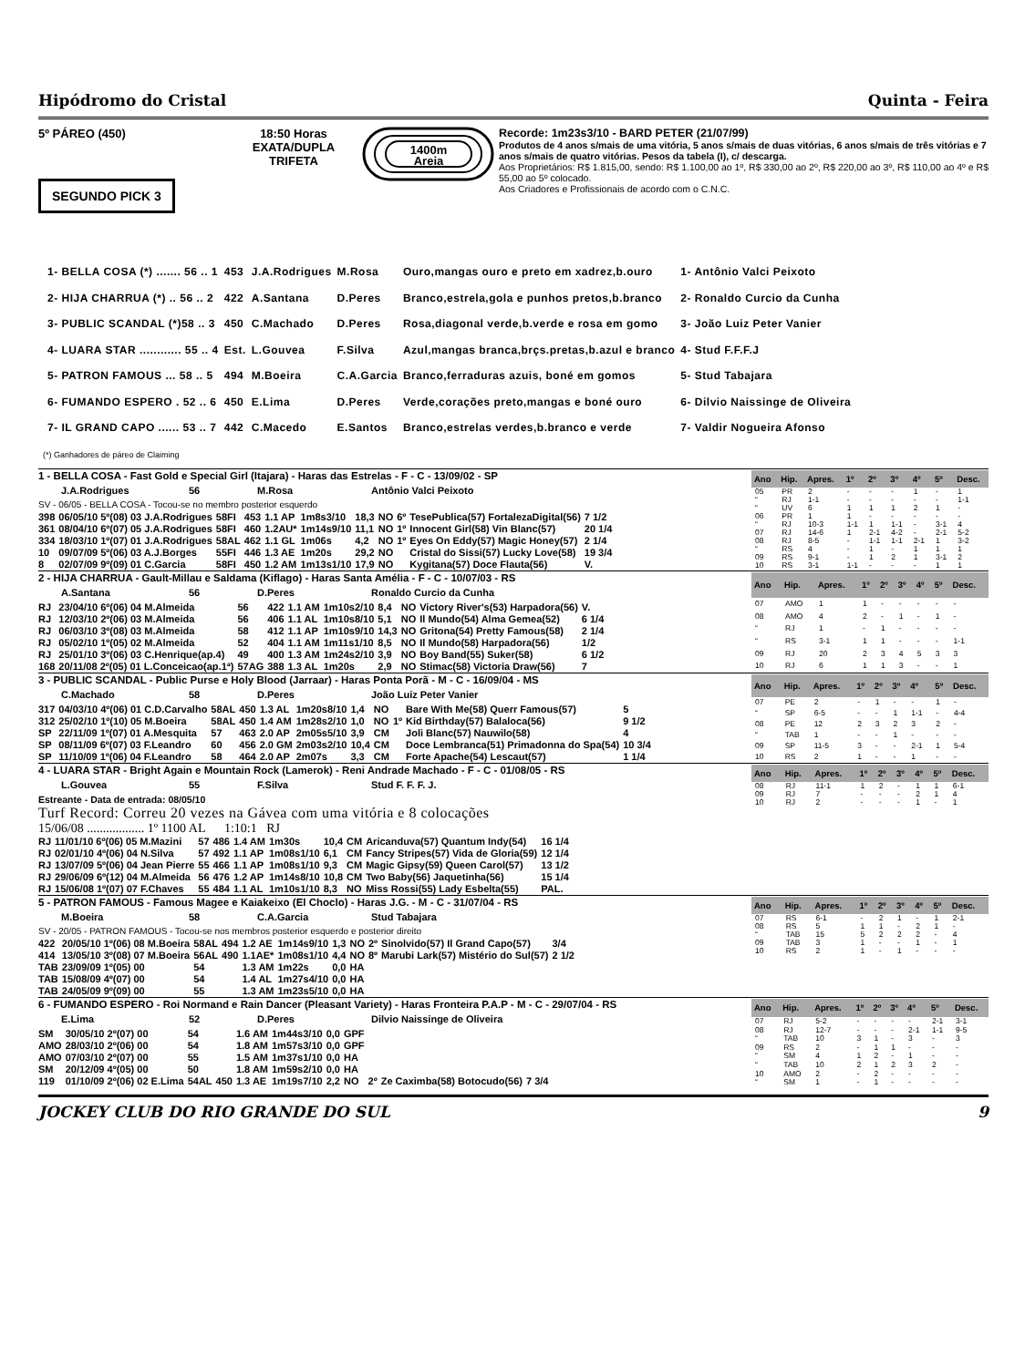Hipódromo do Cristal Quinta - Feira
5º PÁREO (450)
SEGUNDO PICK 3
18:50 Horas
EXATA/DUPLA
TRIFETA
1400m
Areia
Recorde: 1m23s3/10 - BARD PETER (21/07/99)
Produtos de 4 anos s/mais de uma vitória, 5 anos s/mais de duas vitórias, 6 anos s/mais de três vitórias e 7 anos s/mais de quatro vitórias. Pesos da tabela (I), c/ descarga.
Aos Proprietários: R$ 1.815,00, sendo: R$ 1.100,00 ao 1º, R$ 330,00 ao 2º, R$ 220,00 ao 3º, R$ 110,00 ao 4º e R$ 55,00 ao 5º colocado.
Aos Criadores e Profissionais de acordo com o C.N.C.
| 1- BELLA COSA (*) ....... 56 .. 1 | 453 | J.A.Rodrigues | M.Rosa | Ouro,mangas ouro e preto em xadrez,b.ouro | 1- Antônio Valci Peixoto |
| 2- HIJA CHARRUA (*) .. 56 .. 2 | 422 | A.Santana | D.Peres | Branco,estrela,gola e punhos pretos,b.branco | 2- Ronaldo Curcio da Cunha |
| 3- PUBLIC SCANDAL (*)58 .. 3 | 450 | C.Machado | D.Peres | Rosa,diagonal verde,b.verde e rosa em gomo | 3- João Luiz Peter Vanier |
| 4- LUARA STAR ............ 55 .. 4 | Est. | L.Gouvea | F.Silva | Azul,mangas branca,brçs.pretas,b.azul e branco | 4- Stud F.F.F.J |
| 5- PATRON FAMOUS ... 58 .. 5 | 494 | M.Boeira | C.A.Garcia | Branco,ferraduras azuis, boné em gomos | 5- Stud Tabajara |
| 6- FUMANDO ESPERO . 52 .. 6 | 450 | E.Lima | D.Peres | Verde,corações preto,mangas e boné ouro | 6- Dilvio Naissinge de Oliveira |
| 7- IL GRAND CAPO ...... 53 .. 7 | 442 | C.Macedo | E.Santos | Branco,estrelas verdes,b.branco e verde | 7- Valdir Nogueira Afonso |
(*) Ganhadores de páreo de Claiming
1 - BELLA COSA - Fast Gold e Special Girl (Itajara) - Haras das Estrelas - F - C - 13/09/02 - SP
J.A.Rodrigues 56 M.Rosa Antônio Valci Peixoto
SV - 06/05 - BELLA COSA - Tocou-se no membro posterior esquerdo
| 398 | 06/05/10 5º(08) 03 J.A.Rodrigues | 58FI | 453 | 1.1 AP | 1m8s3/10 | 18,3 | NO | 6º | TesePublica(57) FortalezaDigital(56) | 7 1/2 |
| 361 | 08/04/10 6º(07) 05 J.A.Rodrigues | 58FI | 460 | 1.2AU* | 1m14s9/10 | 11,1 | NO | 1º | Innocent Girl(58) Vin Blanc(57) | 20 1/4 |
| 334 | 18/03/10 1º(07) 01 J.A.Rodrigues | 58AL | 462 | 1.1 GL | 1m06s | 4,2 | NO | 1º | Eyes On Eddy(57) Magic Honey(57) | 2 1/4 |
| 10 | 09/07/09 5º(06) 03 A.J.Borges | 55FI | 446 | 1.3 AE | 1m20s | 29,2 | NO | | Cristal do Sissi(57) Lucky Love(58) | 19 3/4 |
| 8 | 02/07/09 9º(09) 01 C.Garcia | 58FI | 450 | 1.2 AM | 1m13s1/10 | 17,9 | NO | | Kygitana(57) Doce Flauta(56) | V. |
| Ano | Hip. | Apres. | 1º | 2º | 3º | 4º | 5º | Desc. |
| --- | --- | --- | --- | --- | --- | --- | --- | --- |
| 05 | PR | 2 | - | - | - | 1 | - | 1 |
| “ | RJ | 1-1 | - | - | - | - | - | 1-1 |
| “ | UV | 6 | 1 | 1 | 1 | 2 | 1 | - |
| 06 | PR | 1 | 1 | - | - | - | - | - |
| “ | RJ | 10-3 | 1-1 | 1 | 1-1 | - | 3-1 | 4 |
| 07 | RJ | 14-6 | 1 | 2-1 | 4-2 | - | 2-1 | 5-2 |
| 08 | RJ | 8-5 | - | 1-1 | 1-1 | 2-1 | 1 | 3-2 |
| “ | RS | 4 | - | 1 | - | 1 | 1 | 1 |
| 09 | RS | 9-1 | - | 1 | 2 | 1 | 3-1 | 2 |
| 10 | RS | 3-1 | 1-1 | - | - | - | 1 | 1 |
2 - HIJA CHARRUA - Gault-Millau e Saldama (Kiflago) - Haras Santa Amélia - F - C - 10/07/03 - RS
A.Santana 56 D.Peres Ronaldo Curcio da Cunha
| RJ | 23/04/10 6º(06) 04 M.Almeida | 56 | 422 | 1.1 AM | 1m10s2/10 | 8,4 | NO | Victory River's(53) Harpadora(56) | V. |
| RJ | 12/03/10 2º(06) 03 M.Almeida | 56 | 406 | 1.1 AL | 1m10s8/10 | 5,1 | NO | Il Mundo(54) Alma Gemea(52) | 6 1/4 |
| RJ | 06/03/10 3º(08) 03 M.Almeida | 58 | 412 | 1.1 AP | 1m10s9/10 | 14,3 | NO | Gritona(54) Pretty Famous(58) | 2 1/4 |
| RJ | 05/02/10 1º(05) 02 M.Almeida | 52 | 404 | 1.1 AM | 1m11s1/10 | 8,5 | NO | Il Mundo(58) Harpadora(56) | 1/2 |
| RJ | 25/01/10 3º(06) 03 C.Henrique(ap.4) | 49 | 400 | 1.3 AM | 1m24s2/10 | 3,9 | NO | Boy Band(55) Suker(58) | 6 1/2 |
| 168 | 20/11/08 2º(05) 01 L.Conceicao(ap.1ª) | 57AG | 388 | 1.3 AL | 1m20s | 2,9 | NO | Stimac(58) Victoria Draw(56) | 7 |
| Ano | Hip. | Apres. | 1º | 2º | 3º | 4º | 5º | Desc. |
| --- | --- | --- | --- | --- | --- | --- | --- | --- |
| 07 | AMO | 1 | 1 | - | - | - | - | - |
| 08 | AMO | 4 | 2 | - | 1 | - | 1 | - |
| “ | RJ | 1 | - | 1 | - | - | - | - |
| “ | RS | 3-1 | 1 | 1 | - | - | - | 1-1 |
| 09 | RJ | 20 | 2 | 3 | 4 | 5 | 3 | 3 |
| 10 | RJ | 6 | 1 | 1 | 3 | - | - | 1 |
3 - PUBLIC SCANDAL - Public Purse e Holy Blood (Jarraar) - Haras Ponta Porã - M - C - 16/09/04 - MS
C.Machado 58 D.Peres João Luiz Peter Vanier
| 317 | 04/03/10 4º(06) 01 C.D.Carvalho | 58AL | 450 | 1.3 AL | 1m20s8/10 | 1,4 | NO | | Bare With Me(58) Querr Famous(57) | 5 |
| 312 | 25/02/10 1º(10) 05 M.Boeira | 58AL | 450 | 1.4 AM | 1m28s2/10 | 1,0 | NO | 1º | Kid Birthday(57) Balaloca(56) | 9 1/2 |
| SP | 22/11/09 1º(07) 01 A.Mesquita | 57 | 463 | 2.0 AP | 2m05s5/10 | 3,9 | CM | | Joli Blanc(57) Nauwilo(58) | 4 |
| SP | 08/11/09 6º(07) 03 F.Leandro | 60 | 456 | 2.0 GM | 2m03s2/10 | 10,4 | CM | | Doce Lembranca(51) Primadonna do Spa(54) | 10 3/4 |
| SP | 11/10/09 1º(06) 04 F.Leandro | 58 | 464 | 2.0 AP | 2m07s | 3,3 | CM | | Forte Apache(54) Lescaut(57) | 1 1/4 |
| Ano | Hip. | Apres. | 1º | 2º | 3º | 4º | 5º | Desc. |
| --- | --- | --- | --- | --- | --- | --- | --- | --- |
| 07 | PE | 2 | - | 1 | - | - | 1 | - |
| “ | SP | 6-5 | - | - | 1 | 1-1 | - | 4-4 |
| 08 | PE | 12 | 2 | 3 | 2 | 3 | 2 | - |
| “ | TAB | 1 | - | - | 1 | - | - | - |
| 09 | SP | 11-5 | 3 | - | - | 2-1 | 1 | 5-4 |
| 10 | RS | 2 | 1 | - | - | 1 | - | - |
4 - LUARA STAR - Bright Again e Mountain Rock (Lamerok) - Reni Andrade Machado - F - C - 01/08/05 - RS
L.Gouvea 55 F.Silva Stud F. F. F. J.
Estreante - Data de entrada: 08/05/10
Turf Record: Correu 20 vezes na Gávea com uma vitória e 8 colocações
15/06/08 .................. 1º 1100 AL 1:10:1 RJ
| RJ | 11/01/10 6º(06) 05 M.Mazini | 57 | 486 | 1.4 AM | 1m30s | 10,4 | CM | Aricanduva(57) Quantum Indy(54) | 16 1/4 |
| RJ | 02/01/10 4º(06) 04 N.Silva | 57 | 492 | 1.1 AP | 1m08s1/10 | 6,1 | CM | Fancy Stripes(57) Vida de Gloria(59) | 12 1/4 |
| RJ | 13/07/09 5º(06) 04 Jean Pierre | 55 | 466 | 1.1 AP | 1m08s1/10 | 9,3 | CM | Magic Gipsy(59) Queen Carol(57) | 13 1/2 |
| RJ | 29/06/09 6º(12) 04 M.Almeida | 56 | 476 | 1.2 AP | 1m14s8/10 | 10,8 | CM | Two Baby(56) Jaquetinha(56) | 15 1/4 |
| RJ | 15/06/08 1º(07) 07 F.Chaves | 55 | 484 | 1.1 AL | 1m10s1/10 | 8,3 | NO | Miss Rossi(55) Lady Esbelta(55) | PAL. |
| Ano | Hip. | Apres. | 1º | 2º | 3º | 4º | 5º | Desc. |
| --- | --- | --- | --- | --- | --- | --- | --- | --- |
| 08 | RJ | 11-1 | 1 | 2 | - | 1 | 1 | 6-1 |
| 09 | RJ | 7 | - | - | - | 2 | 1 | 4 |
| 10 | RJ | 2 | - | - | - | 1 | - | 1 |
5 - PATRON FAMOUS - Famous Magee e Kaiakeixo (El Choclo) - Haras J.G. - M - C - 31/07/04 - RS
M.Boeira 58 C.A.Garcia Stud Tabajara
SV - 20/05 - PATRON FAMOUS - Tocou-se nos membros posterior esquerdo e posterior direito
| 422 | 20/05/10 1º(06) 08 M.Boeira | 58AL | 494 | 1.2 AE | 1m14s9/10 | 1,3 | NO | 2º | Sinolvido(57) Il Grand Capo(57) | 3/4 |
| 414 | 13/05/10 3º(08) 07 M.Boeira | 56AL | 490 | 1.1AE* | 1m08s1/10 | 4,4 | NO | 8º | Marubi Lark(57) Mistério do Sul(57) | 2 1/2 |
| TAB | 23/09/09 1º(05) 00 | 54 | | 1.3 AM | 1m22s | 0,0 | HA | | | |
| TAB | 15/08/09 4º(07) 00 | 54 | | 1.4 AL | 1m27s4/10 | 0,0 | HA | | | |
| TAB | 24/05/09 9º(09) 00 | 55 | | 1.3 AM | 1m23s5/10 | 0,0 | HA | | | |
| Ano | Hip. | Apres. | 1º | 2º | 3º | 4º | 5º | Desc. |
| --- | --- | --- | --- | --- | --- | --- | --- | --- |
| 07 | RS | 6-1 | - | 2 | 1 | - | 1 | 2-1 |
| 08 | RS | 5 | 1 | 1 | - | 2 | 1 | - |
| “ | TAB | 15 | 5 | 2 | 2 | 2 | - | 4 |
| 09 | TAB | 3 | 1 | - | - | 1 | - | 1 |
| 10 | RS | 2 | 1 | - | 1 | - | - | - |
6 - FUMANDO ESPERO - Roi Normand e Rain Dancer (Pleasant Variety) - Haras Fronteira P.A.P - M - C - 29/07/04 - RS
E.Lima 52 D.Peres Dilvio Naissinge de Oliveira
| SM | 30/05/10 2º(07) 00 | 54 | | 1.6 AM | 1m44s3/10 | 0,0 | GPF | | | |
| AMO | 28/03/10 2º(06) 00 | 54 | | 1.8 AM | 1m57s3/10 | 0,0 | GPF | | | |
| AMO | 07/03/10 2º(07) 00 | 55 | | 1.5 AM | 1m37s1/10 | 0,0 | HA | | | |
| SM | 20/12/09 4º(05) 00 | 50 | | 1.8 AM | 1m59s2/10 | 0,0 | HA | | | |
| 119 | 01/10/09 2º(06) 02 E.Lima | 54AL | 450 | 1.3 AE | 1m19s7/10 | 2,2 | NO | 2º | Ze Caximba(58) Botocudo(56) | 7 3/4 |
| Ano | Hip. | Apres. | 1º | 2º | 3º | 4º | 5º | Desc. |
| --- | --- | --- | --- | --- | --- | --- | --- | --- |
| 07 | RJ | 5-2 | - | - | - | - | 2-1 | 3-1 |
| 08 | RJ | 12-7 | - | - | - | 2-1 | 1-1 | 9-5 |
| “ | TAB | 10 | 3 | 1 | - | 3 | - | 3 |
| 09 | RS | 2 | - | 1 | 1 | - | - | - |
| “ | SM | 4 | 1 | 2 | - | 1 | - | - |
| “ | TAB | 10 | 2 | 1 | 2 | 3 | 2 | - |
| 10 | AMO | 2 | - | 2 | - | - | - | - |
| “ | SM | 1 | - | 1 | - | - | - | - |
JOCKEY CLUB DO RIO GRANDE DO SUL 9